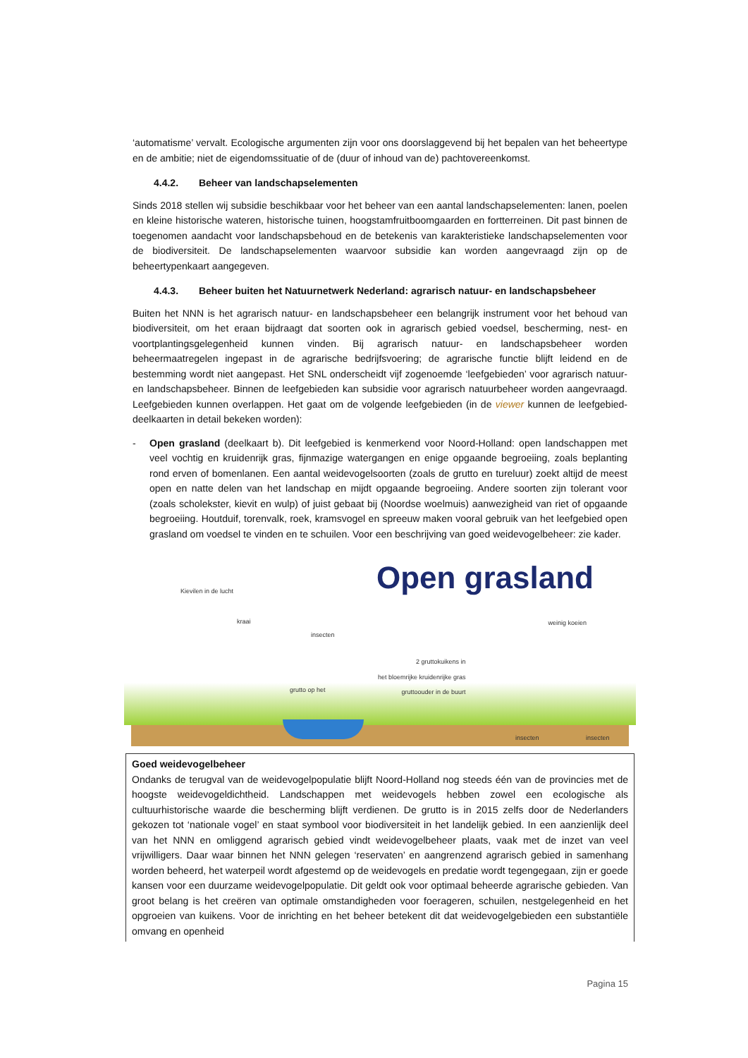‘automatisme’ vervalt. Ecologische argumenten zijn voor ons doorslaggevend bij het bepalen van het beheertype en de ambitie; niet de eigendomssituatie of de (duur of inhoud van de) pachtovereenkomst.
4.4.2. Beheer van landschapselementen
Sinds 2018 stellen wij subsidie beschikbaar voor het beheer van een aantal landschapselementen: lanen, poelen en kleine historische wateren, historische tuinen, hoogstamfruitboomgaarden en fortterreinen. Dit past binnen de toegenomen aandacht voor landschapsbehoud en de betekenis van karakteristieke landschapselementen voor de biodiversiteit. De landschapselementen waarvoor subsidie kan worden aangevraagd zijn op de beheertypenkaart aangegeven.
4.4.3. Beheer buiten het Natuurnetwerk Nederland: agrarisch natuur- en landschapsbeheer
Buiten het NNN is het agrarisch natuur- en landschapsbeheer een belangrijk instrument voor het behoud van biodiversiteit, om het eraan bijdraagt dat soorten ook in agrarisch gebied voedsel, bescherming, nest- en voortplantingsgelegenheid kunnen vinden. Bij agrarisch natuur- en landschapsbeheer worden beheermaatregelen ingepast in de agrarische bedrijfsvoering; de agrarische functie blijft leidend en de bestemming wordt niet aangepast. Het SNL onderscheidt vijf zogenoemde ‘leefgebieden’ voor agrarisch natuur- en landschapsbeheer. Binnen de leefgebieden kan subsidie voor agrarisch natuurbeheer worden aangevraagd. Leefgebieden kunnen overlappen. Het gaat om de volgende leefgebieden (in de viewer kunnen de leefgebied-deelkaarten in detail bekeken worden):
- Open grasland (deelkaart b). Dit leefgebied is kenmerkend voor Noord-Holland: open landschappen met veel vochtig en kruidenrijk gras, fijnmazige watergangen en enige opgaande begroeiing, zoals beplanting rond erven of bomenlanen. Een aantal weidevogelsoorten (zoals de grutto en tureluur) zoekt altijd de meest open en natte delen van het landschap en mijdt opgaande begroeiing. Andere soorten zijn tolerant voor (zoals scholekster, kievit en wulp) of juist gebaat bij (Noordse woelmuis) aanwezigheid van riet of opgaande begroeiing. Houtduif, torenvalk, roek, kramsvogel en spreeuw maken vooral gebruik van het leefgebied open grasland om voedsel te vinden en te schuilen. Voor een beschrijving van goed weidevogelbeheer: zie kader.
Open grasland Kievilen in de lucht
kraai
insecten
weinig koeien
2 gruttokuikens in
het bloemrijke kruidenrijke gras
gruttoouder in de buurt
grutto op het
insecten insecten
Goed weidevogelbeheer
Ondanks de terugval van de weidevogelpopulatie blijft Noord-Holland nog steeds één van de provincies met de hoogste weidevogeldichtheid. Landschappen met weidevogels hebben zowel een ecologische als cultuurhistorische waarde die bescherming blijft verdienen. De grutto is in 2015 zelfs door de Nederlanders gekozen tot ‘nationale vogel’ en staat symbool voor biodiversiteit in het landelijk gebied. In een aanzienlijk deel van het NNN en omliggend agrarisch gebied vindt weidevogelbeheer plaats, vaak met de inzet van veel vrijwilligers. Daar waar binnen het NNN gelegen ‘reservaten’ en aangrenzend agrarisch gebied in samenhang worden beheerd, het waterpeil wordt afgestemd op de weidevogels en predatie wordt tegengegaan, zijn er goede kansen voor een duurzame weidevogelpopulatie. Dit geldt ook voor optimaal beheerde agrarische gebieden. Van groot belang is het creëren van optimale omstandigheden voor foerageren, schuilen, nestgelegenheid en het opgroeien van kuikens. Voor de inrichting en het beheer betekent dit dat weidevogelgebieden een substantiële omvang en openheid
Pagina 15